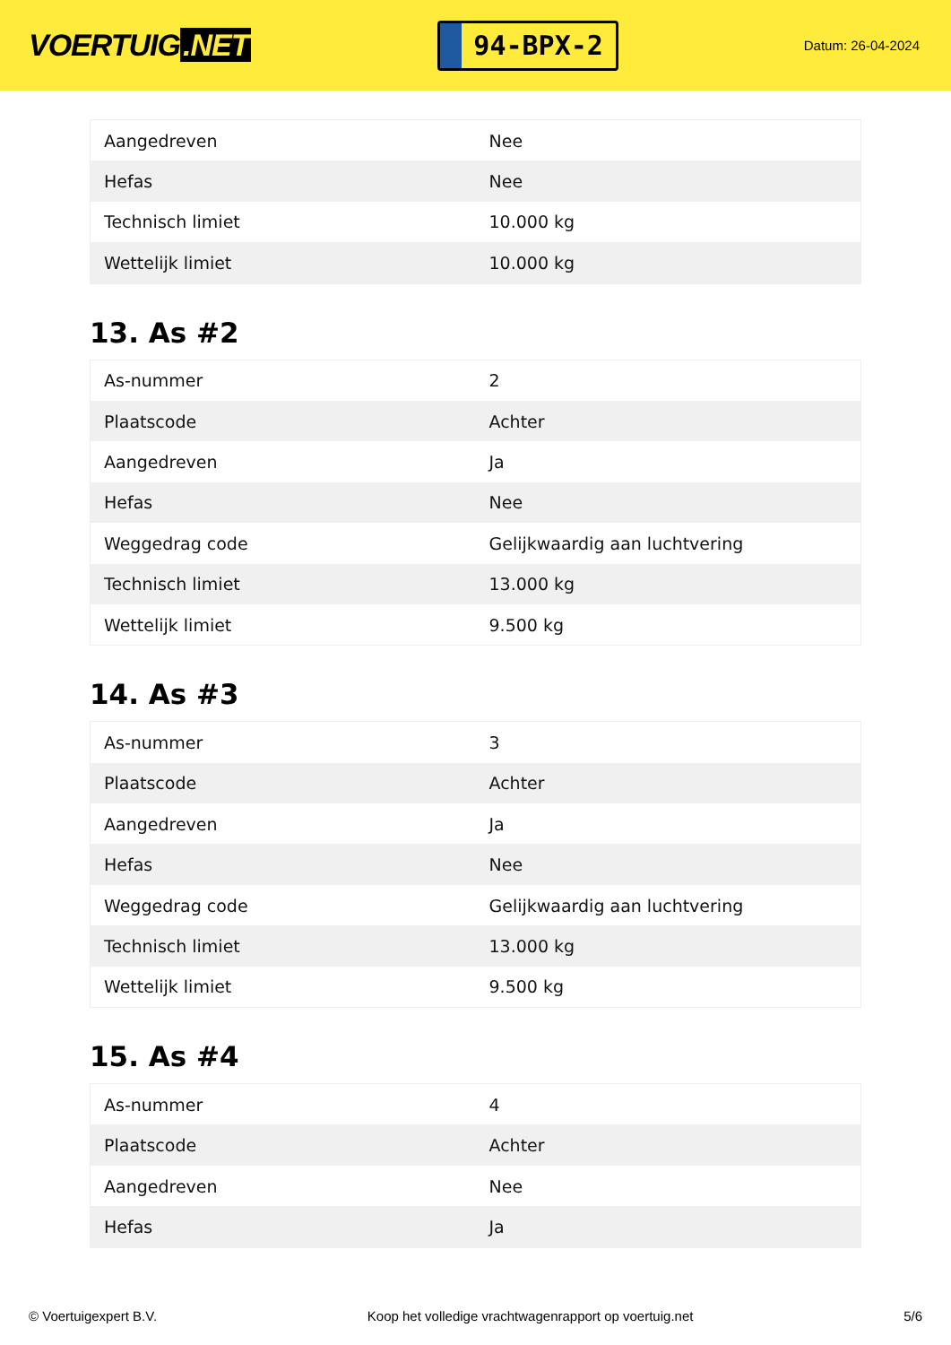VOERTUIG.NET
94-BPX-2
Datum: 26-04-2024
| Aangedreven | Nee |
| Hefas | Nee |
| Technisch limiet | 10.000 kg |
| Wettelijk limiet | 10.000 kg |
13. As #2
| As-nummer | 2 |
| Plaatscode | Achter |
| Aangedreven | Ja |
| Hefas | Nee |
| Weggedrag code | Gelijkwaardig aan luchtvering |
| Technisch limiet | 13.000 kg |
| Wettelijk limiet | 9.500 kg |
14. As #3
| As-nummer | 3 |
| Plaatscode | Achter |
| Aangedreven | Ja |
| Hefas | Nee |
| Weggedrag code | Gelijkwaardig aan luchtvering |
| Technisch limiet | 13.000 kg |
| Wettelijk limiet | 9.500 kg |
15. As #4
| As-nummer | 4 |
| Plaatscode | Achter |
| Aangedreven | Nee |
| Hefas | Ja |
© Voertuigexpert B.V. Koop het volledige vrachtwagenrapport op voertuig.net 5/6